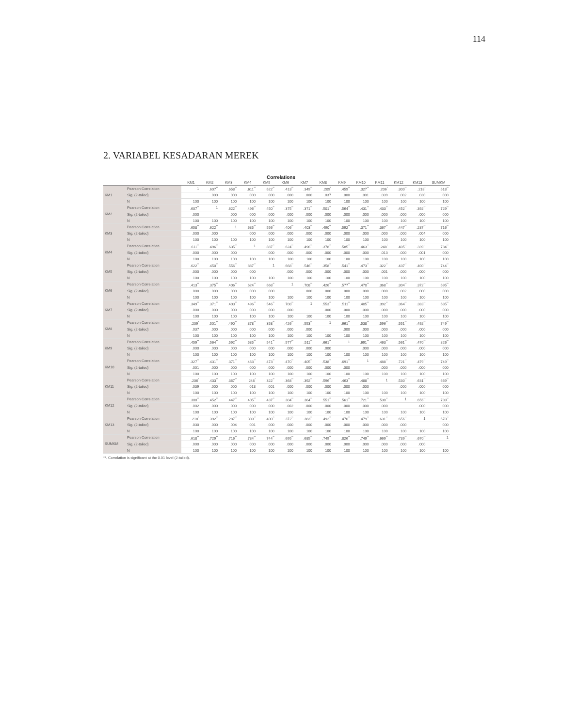114
2. VARIABEL KESADARAN MEREK
Correlations
| | | KM1 | KM2 | KM3 | KM4 | KM5 | KM6 | KM7 | KM8 | KM9 | KM10 | KM11 | KM12 | KM13 | SUMKM |
| --- | --- | --- | --- | --- | --- | --- | --- | --- | --- | --- | --- | --- | --- | --- | --- |
| KM1 | Pearson Correlation | 1 | .607<sup>**</sup> | .658<sup>**</sup> | .611<sup>**</sup> | .622<sup>**</sup> | .413<sup>**</sup> | .349<sup>**</sup> | .209<sup>*</sup> | .459<sup>**</sup> | .327<sup>**</sup> | .206<sup>*</sup> | .300<sup>**</sup> | .218<sup>*</sup> | .618<sup>**</sup> |
| | Sig. (2-tailed) | | .000 | .000 | .000 | .000 | .000 | .000 | .037 | .000 | .001 | .039 | .002 | .030 | .000 |
| | N | 100 | 100 | 100 | 100 | 100 | 100 | 100 | 100 | 100 | 100 | 100 | 100 | 100 | 100 |
| KM2 | Pearson Correlation | .607<sup>**</sup> | 1 | .622<sup>**</sup> | .496<sup>**</sup> | .450<sup>**</sup> | .375<sup>**</sup> | .371<sup>**</sup> | .501<sup>**</sup> | .564<sup>**</sup> | .431<sup>**</sup> | .433<sup>**</sup> | .452<sup>**</sup> | .392<sup>**</sup> | .729<sup>**</sup> |
| | Sig. (2-tailed) | .000 | | .000 | .000 | .000 | .000 | .000 | .000 | .000 | .000 | .000 | .000 | .000 | .000 |
| | N | 100 | 100 | 100 | 100 | 100 | 100 | 100 | 100 | 100 | 100 | 100 | 100 | 100 | 100 |
| KM3 | Pearson Correlation | .658<sup>**</sup> | .622<sup>**</sup> | 1 | .635<sup>**</sup> | .556<sup>**</sup> | .406<sup>**</sup> | .403<sup>**</sup> | .490<sup>**</sup> | .592<sup>**</sup> | .371<sup>**</sup> | .367<sup>**</sup> | .447<sup>**</sup> | .287<sup>**</sup> | .716<sup>**</sup> |
| | Sig. (2-tailed) | .000 | .000 | | .000 | .000 | .000 | .000 | .000 | .000 | .000 | .000 | .000 | .004 | .000 |
| | N | 100 | 100 | 100 | 100 | 100 | 100 | 100 | 100 | 100 | 100 | 100 | 100 | 100 | 100 |
| KM4 | Pearson Correlation | .611<sup>**</sup> | .496<sup>**</sup> | .635<sup>**</sup> | 1 | .887<sup>**</sup> | .624<sup>**</sup> | .496<sup>**</sup> | .378<sup>**</sup> | .585<sup>**</sup> | .463<sup>**</sup> | .248<sup>*</sup> | .405<sup>**</sup> | .339<sup>**</sup> | .734<sup>**</sup> |
| | Sig. (2-tailed) | .000 | .000 | .000 | | .000 | .000 | .000 | .000 | .000 | .000 | .013 | .000 | .001 | .000 |
| | N | 100 | 100 | 100 | 100 | 100 | 100 | 100 | 100 | 100 | 100 | 100 | 100 | 100 | 100 |
| KM5 | Pearson Correlation | .622<sup>**</sup> | .450<sup>**</sup> | .556<sup>**</sup> | .887<sup>**</sup> | 1 | .668<sup>**</sup> | .546<sup>**</sup> | .358<sup>**</sup> | .541<sup>**</sup> | .473<sup>**</sup> | .322<sup>**</sup> | .437<sup>**</sup> | .400<sup>**</sup> | .744<sup>**</sup> |
| | Sig. (2-tailed) | .000 | .000 | .000 | .000 | | .000 | .000 | .000 | .000 | .000 | .001 | .000 | .000 | .000 |
| | N | 100 | 100 | 100 | 100 | 100 | 100 | 100 | 100 | 100 | 100 | 100 | 100 | 100 | 100 |
| KM6 | Pearson Correlation | .413<sup>**</sup> | .375<sup>**</sup> | .406<sup>**</sup> | .624<sup>**</sup> | .668<sup>**</sup> | 1 | .708<sup>**</sup> | .426<sup>**</sup> | .577<sup>**</sup> | .470<sup>**</sup> | .368<sup>**</sup> | .304<sup>**</sup> | .372<sup>**</sup> | .695<sup>**</sup> |
| | Sig. (2-tailed) | .000 | .000 | .000 | .000 | .000 | | .000 | .000 | .000 | .000 | .000 | .002 | .000 | .000 |
| | N | 100 | 100 | 100 | 100 | 100 | 100 | 100 | 100 | 100 | 100 | 100 | 100 | 100 | 100 |
| KM7 | Pearson Correlation | .349<sup>**</sup> | .371<sup>**</sup> | .403<sup>**</sup> | .496<sup>**</sup> | .546<sup>**</sup> | .708<sup>**</sup> | 1 | .553<sup>**</sup> | .511<sup>**</sup> | .405<sup>**</sup> | .392<sup>**</sup> | .364<sup>**</sup> | .383<sup>**</sup> | .685<sup>**</sup> |
| | Sig. (2-tailed) | .000 | .000 | .000 | .000 | .000 | .000 | | .000 | .000 | .000 | .000 | .000 | .000 | .000 |
| | N | 100 | 100 | 100 | 100 | 100 | 100 | 100 | 100 | 100 | 100 | 100 | 100 | 100 | 100 |
| KM8 | Pearson Correlation | .209<sup>*</sup> | .501<sup>**</sup> | .490<sup>**</sup> | .378<sup>**</sup> | .358<sup>**</sup> | .426<sup>**</sup> | .553<sup>**</sup> | 1 | .661<sup>**</sup> | .538<sup>**</sup> | .596<sup>**</sup> | .551<sup>**</sup> | .492<sup>**</sup> | .749<sup>**</sup> |
| | Sig. (2-tailed) | .037 | .000 | .000 | .000 | .000 | .000 | .000 | | .000 | .000 | .000 | .000 | .000 | .000 |
| | N | 100 | 100 | 100 | 100 | 100 | 100 | 100 | 100 | 100 | 100 | 100 | 100 | 100 | 100 |
| KM9 | Pearson Correlation | .459<sup>**</sup> | .564<sup>**</sup> | .592<sup>**</sup> | .585<sup>**</sup> | .541<sup>**</sup> | .577<sup>**</sup> | .511<sup>**</sup> | .661<sup>**</sup> | 1 | .691<sup>**</sup> | .463<sup>**</sup> | .561<sup>**</sup> | .470<sup>**</sup> | .826<sup>**</sup> |
| | Sig. (2-tailed) | .000 | .000 | .000 | .000 | .000 | .000 | .000 | .000 | | .000 | .000 | .000 | .000 | .000 |
| | N | 100 | 100 | 100 | 100 | 100 | 100 | 100 | 100 | 100 | 100 | 100 | 100 | 100 | 100 |
| KM10 | Pearson Correlation | .327<sup>**</sup> | .431<sup>**</sup> | .371<sup>**</sup> | .463<sup>**</sup> | .473<sup>**</sup> | .470<sup>**</sup> | .405<sup>**</sup> | .538<sup>**</sup> | .691<sup>**</sup> | 1 | .488<sup>**</sup> | .721<sup>**</sup> | .479<sup>**</sup> | .749<sup>**</sup> |
| | Sig. (2-tailed) | .001 | .000 | .000 | .000 | .000 | .000 | .000 | .000 | .000 | | .000 | .000 | .000 | .000 |
| | N | 100 | 100 | 100 | 100 | 100 | 100 | 100 | 100 | 100 | 100 | 100 | 100 | 100 | 100 |
| KM11 | Pearson Correlation | .206<sup>*</sup> | .433<sup>**</sup> | .367<sup>**</sup> | .248<sup>*</sup> | .322<sup>**</sup> | .368<sup>**</sup> | .392<sup>**</sup> | .596<sup>**</sup> | .463<sup>**</sup> | .488<sup>**</sup> | 1 | .530<sup>**</sup> | .631<sup>**</sup> | .669<sup>**</sup> |
| | Sig. (2-tailed) | .039 | .000 | .000 | .013 | .001 | .000 | .000 | .000 | .000 | .000 | | .000 | .000 | .000 |
| | N | 100 | 100 | 100 | 100 | 100 | 100 | 100 | 100 | 100 | 100 | 100 | 100 | 100 | 100 |
| KM12 | Pearson Correlation | .300<sup>**</sup> | .452<sup>**</sup> | .447<sup>**</sup> | .405<sup>**</sup> | .437<sup>**</sup> | .304<sup>**</sup> | .364<sup>**</sup> | .551<sup>**</sup> | .561<sup>**</sup> | .721<sup>**</sup> | .530<sup>**</sup> | 1 | .656<sup>**</sup> | .739<sup>**</sup> |
| | Sig. (2-tailed) | .002 | .000 | .000 | .000 | .000 | .002 | .000 | .000 | .000 | .000 | .000 | | .000 | .000 |
| | N | 100 | 100 | 100 | 100 | 100 | 100 | 100 | 100 | 100 | 100 | 100 | 100 | 100 | 100 |
| KM13 | Pearson Correlation | .218<sup>*</sup> | .392<sup>**</sup> | .287<sup>**</sup> | .339<sup>**</sup> | .400<sup>**</sup> | .372<sup>**</sup> | .383<sup>**</sup> | .492<sup>**</sup> | .470<sup>**</sup> | .479<sup>**</sup> | .631<sup>**</sup> | .656<sup>**</sup> | 1 | .670<sup>**</sup> |
| | Sig. (2-tailed) | .030 | .000 | .004 | .001 | .000 | .000 | .000 | .000 | .000 | .000 | .000 | .000 | | .000 |
| | N | 100 | 100 | 100 | 100 | 100 | 100 | 100 | 100 | 100 | 100 | 100 | 100 | 100 | 100 |
| SUMKM | Pearson Correlation | .618<sup>**</sup> | .729<sup>**</sup> | .716<sup>**</sup> | .734<sup>**</sup> | .744<sup>**</sup> | .695<sup>**</sup> | .685<sup>**</sup> | .749<sup>**</sup> | .826<sup>**</sup> | .749<sup>**</sup> | .669<sup>**</sup> | .739<sup>**</sup> | .670<sup>**</sup> | 1 |
| | Sig. (2-tailed) | .000 | .000 | .000 | .000 | .000 | .000 | .000 | .000 | .000 | .000 | .000 | .000 | .000 | |
| | N | 100 | 100 | 100 | 100 | 100 | 100 | 100 | 100 | 100 | 100 | 100 | 100 | 100 | 100 |
**. Correlation is significant at the 0.01 level (2-tailed).